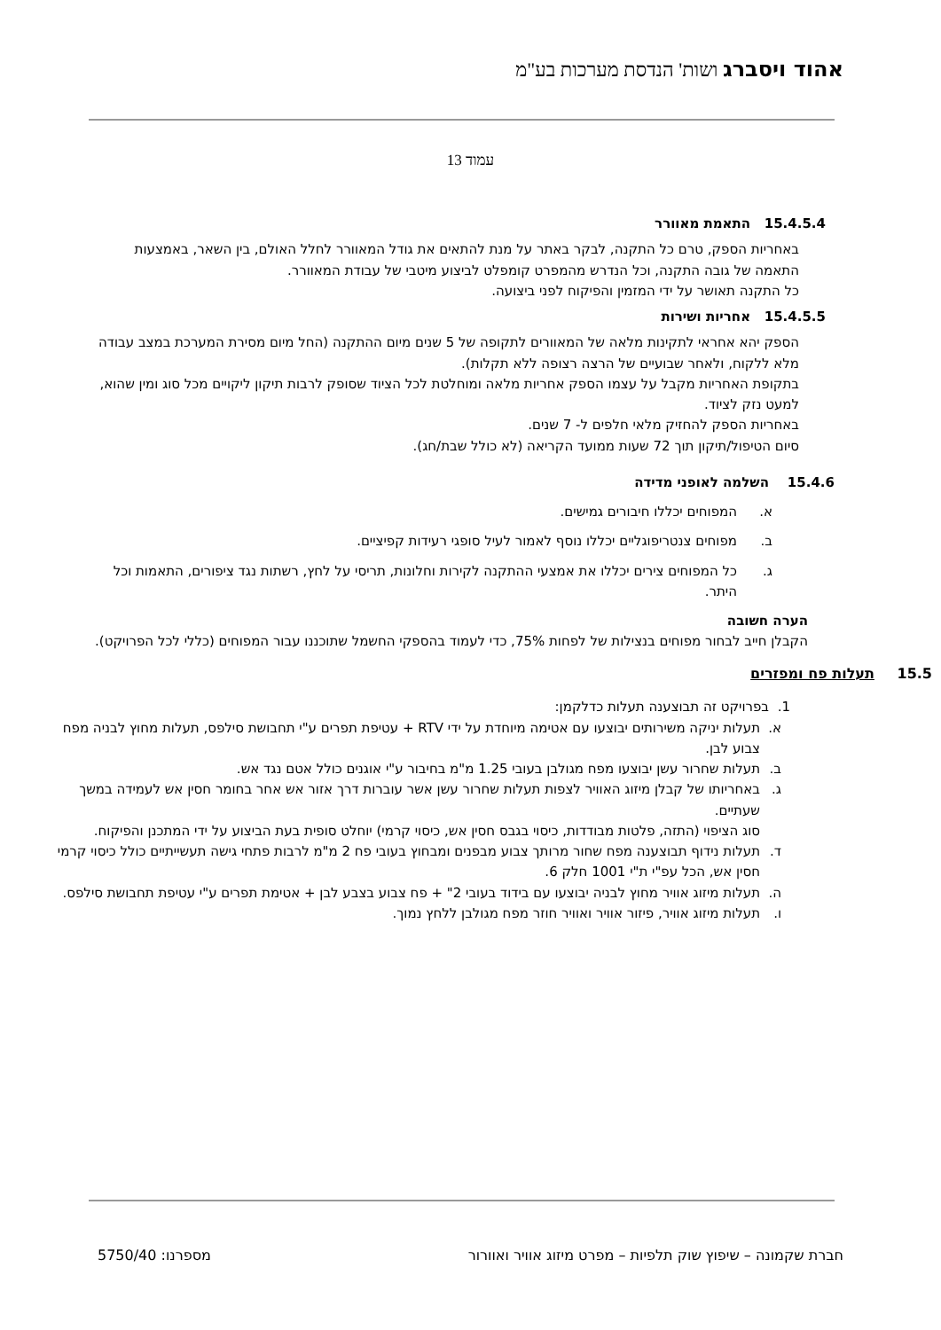אהוד ויסברג ושות' הנדסת מערכות בע"מ
עמוד 13
15.4.5.4 התאמת מאוורר
באחריות הספק, טרם כל התקנה, לבקר באתר על מנת להתאים את גודל המאוורר לחלל האולם, בין השאר, באמצעות התאמה של גובה התקנה, וכל הנדרש מהמפרט קומפלט לביצוע מיטבי של עבודת המאוורר.
כל התקנה תאושר על ידי המזמין והפיקוח לפני ביצועה.
15.4.5.5 אחריות ושירות
הספק יהא אחראי לתקינות מלאה של המאוורים לתקופה של 5 שנים מיום ההתקנה (החל מיום מסירת המערכת במצב עבודה מלא ללקוח, ולאחר שבועיים של הרצה רצופה ללא תקלות).
בתקופת האחריות מקבל על עצמו הספק אחריות מלאה ומוחלטת לכל הציוד שסופק לרבות תיקון ליקויים מכל סוג ומין שהוא, למעט נזק לציוד.
באחריות הספק להחזיק מלאי חלפים ל- 7 שנים.
סיום הטיפול/תיקון תוך 72 שעות ממועד הקריאה (לא כולל שבת/חג).
15.4.6 השלמה לאופני מדידה
א. המפוחים יכללו חיבורים גמישים.
ב. מפוחים צנטריפוגליים יכללו נוסף לאמור לעיל סופגי רעידות קפיציים.
ג. כל המפוחים צירים יכללו את אמצעי ההתקנה לקירות וחלונות, תריסי על לחץ, רשתות נגד ציפורים, התאמות וכל היתר.
הערה חשובה
הקבלן חייב לבחור מפוחים בנצילות של לפחות 75%, כדי לעמוד בהספקי החשמל שתוכננו עבור המפוחים (כללי לכל הפרויקט).
15.5 תעלות פח ומפזרים
1. בפרויקט זה תבוצענה תעלות כדלקמן:
א. תעלות יניקה משירותים יבוצעו עם אטימה מיוחדת על ידי RTV + עטיפת תפרים ע"י תחבושת סילפס, תעלות מחוץ לבניה מפח צבוע לבן.
ב. תעלות שחרור עשן יבוצעו מפח מגולבן בעובי 1.25 מ"מ בחיבור ע"י אוגנים כולל אטם נגד אש.
ג. באחריותו של קבלן מיזוג האוויר לצפות תעלות שחרור עשן אשר עוברות דרך אזור אש אחר בחומר חסין אש לעמידה במשך שעתיים.
סוג הציפוי (התזה, פלטות מבודדות, כיסוי בגבס חסין אש, כיסוי קרמי) יוחלט סופית בעת הביצוע על ידי המתכנן והפיקוח.
ד. תעלות נידוף תבוצענה מפח שחור מרותך צבוע מבפנים ומבחוץ בעובי פח 2 מ"מ לרבות פתחי גישה תעשייתיים כולל כיסוי קרמי חסין אש, הכל עפ"י ת"י 1001 חלק 6.
ה. תעלות מיזוג אוויר מחוץ לבניה יבוצעו עם בידוד בעובי 2" + פח צבוע בצבע לבן + אטימת תפרים ע"י עטיפת תחבושת סילפס.
ו. תעלות מיזוג אוויר, פיזור אוויר ואוויר חוזר מפח מגולבן ללחץ נמוך.
חברת שקמונה – שיפוץ שוק תלפיות – מפרט מיזוג אוויר ואוורור מספרנו: 5750/40